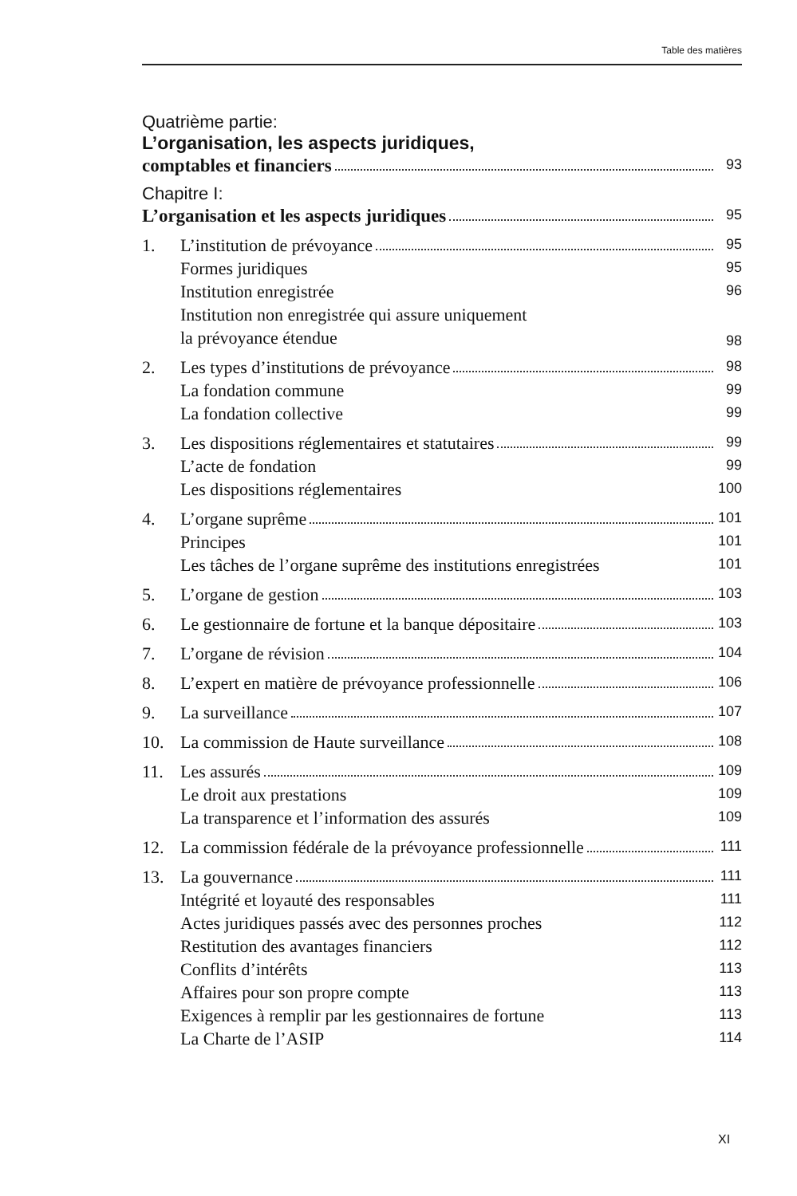Table des matières
Quatrième partie:
L’organisation, les aspects juridiques,
comptables et financiers
93
Chapitre I:
L’organisation et les aspects juridiques
95
1. L’institution de prévoyance
95
Formes juridiques
95
Institution enregistrée
96
Institution non enregistrée qui assure uniquement
la prévoyance étendue
98
2. Les types d’institutions de prévoyance
98
La fondation commune
99
La fondation collective
99
3. Les dispositions réglementaires et statutaires
99
L’acte de fondation
99
Les dispositions réglementaires
100
4. L’organe suprême
101
Principes
101
Les tâches de l’organe suprême des institutions enregistrées
101
5. L’organe de gestion
103
6. Le gestionnaire de fortune et la banque dépositaire
103
7. L’organe de révision
104
8. L’expert en matière de prévoyance professionnelle
106
9. La surveillance
107
10. La commission de Haute surveillance
108
11. Les assurés
109
Le droit aux prestations
109
La transparence et l’information des assurés
109
12. La commission fédérale de la prévoyance professionnelle
111
13. La gouvernance
111
Intégrité et loyauté des responsables
111
Actes juridiques passés avec des personnes proches
112
Restitution des avantages financiers
112
Conflits d’intérêts
113
Affaires pour son propre compte
113
Exigences à remplir par les gestionnaires de fortune
113
La Charte de l’ASIP
114
XI